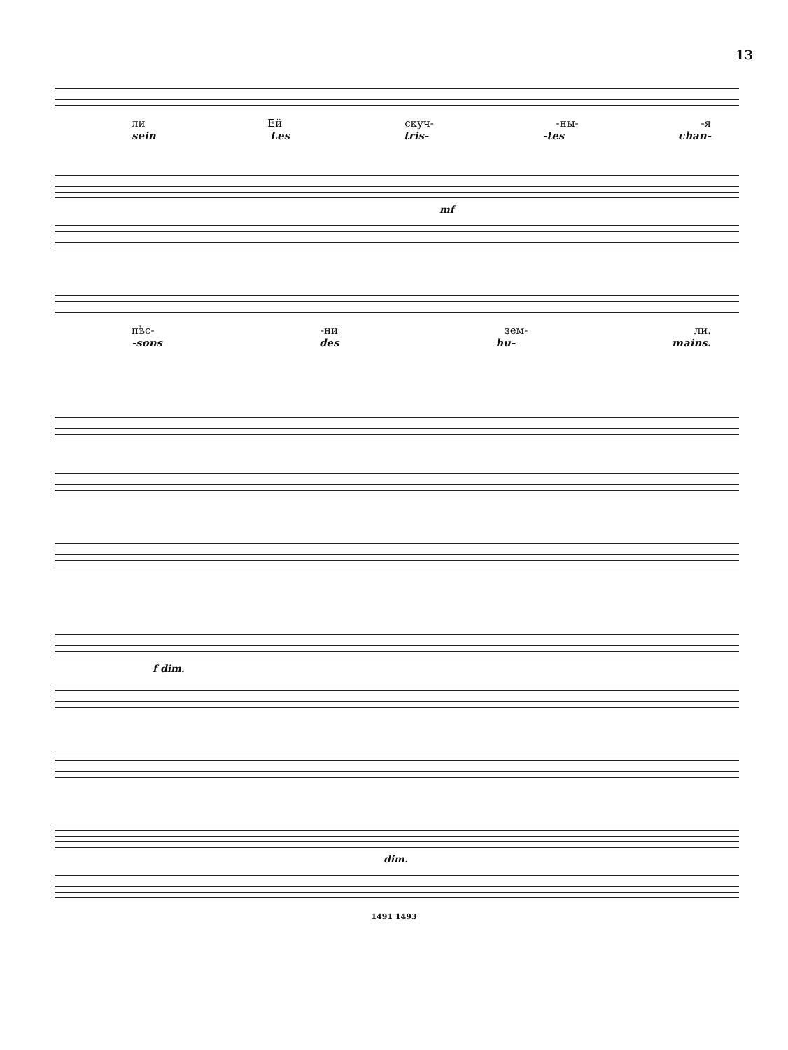13
ли Ей скуч- -ны- -я
sein Les tris- -tes chan-
mf
пѣс- -ни зем- ли.
-sons des hu- mains.
f dim.
dim.
1491 1493